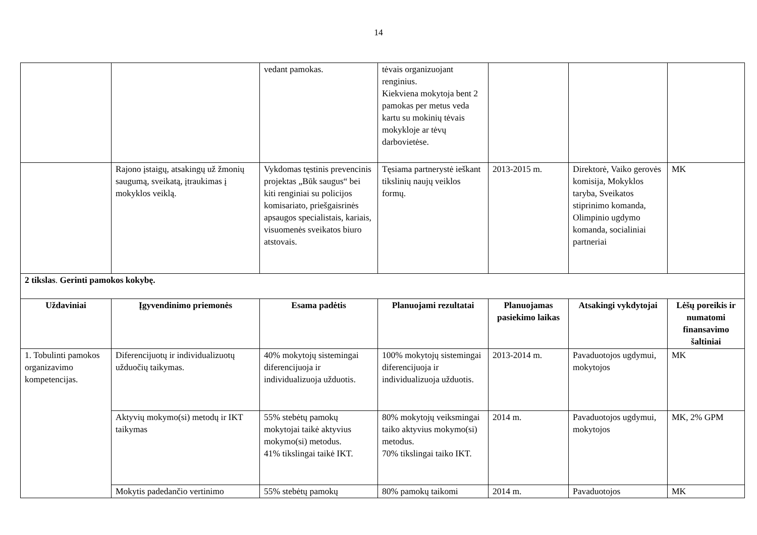14
| | | vedant pamokas. | tėvais organizuojant renginius. Kiekviena mokytoja bent 2 pamokas per metus veda kartu su mokinių tėvais mokykloje ar tėvų darbovietėse. | | | |
| | Rajono įstaigų, atsakingų už žmonių saugumą, sveikatą, įtraukimas į mokyklos veiklą. | Vykdomas tęstinis prevencinis projektas „Būk saugus“ bei kiti renginiai su policijos komisariato, priešgaisrinės apsaugos specialistais, kariais, visuomenės sveikatos biuro atstovais. | Tęsiama partnerystė ieškant tikslinių naujų veiklos formų. | 2013-2015 m. | Direktorė, Vaiko gerovės komisija, Mokyklos taryba, Sveikatos stiprinimo komanda, Olimpinio ugdymo komanda, socialiniai partneriai | MK |
| 2 tikslas . Gerinti pamokos kokybę. | | | | | | |
| Uždaviniai | Įgyvendinimo priemonės | Esama padėtis | Planuojami rezultatai | Planuojamas pasiekimo laikas | Atsakingi vykdytojai | Lėšų poreikis ir numatomi finansavimo šaltiniai |
| 1. Tobulinti pamokos organizavimo kompetencijas. | Diferencijuotų ir individualizuotų užduočių taikymas. | 40% mokytojų sistemingai diferencijuoja ir individualizuoja užduotis. | 100% mokytojų sistemingai diferencijuoja ir individualizuoja užduotis. | 2013-2014 m. | Pavaduotojos ugdymui, mokytojos | MK |
| | Aktyvių mokymo(si) metodų ir IKT taikymas | 55% stebėtų pamokų mokytojai taikė aktyvius mokymo(si) metodus. 41% tikslingai taikė IKT. | 80% mokytojų veiksmingai taiko aktyvius mokymo(si) metodus. 70% tikslingai taiko IKT. | 2014 m. | Pavaduotojos ugdymui, mokytojos | MK, 2% GPM |
| | Mokytis padedančio vertinimo | 55% stebėtų pamokų | 80% pamokų taikomi | 2014 m. | Pavaduotojos | MK |